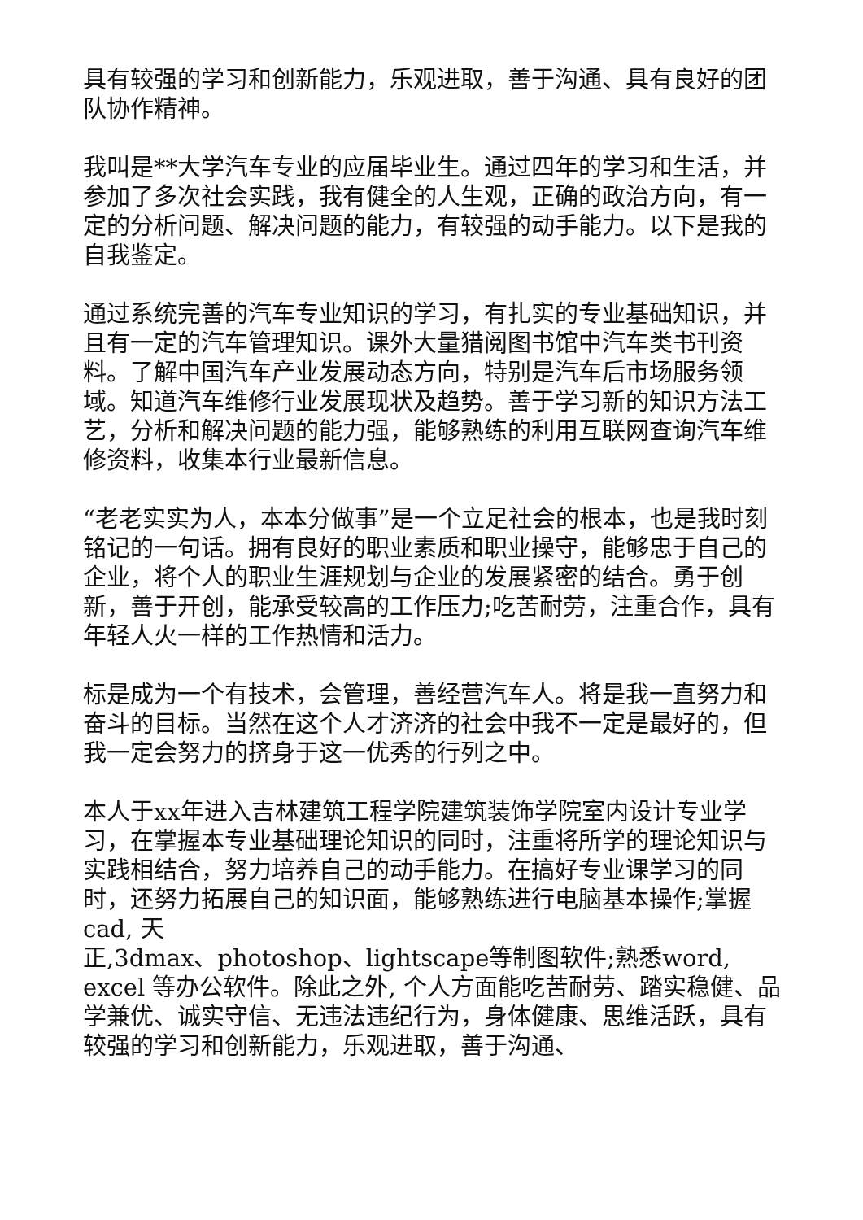具有较强的学习和创新能力，乐观进取，善于沟通、具有良好的团队协作精神。
我叫是**大学汽车专业的应届毕业生。通过四年的学习和生活，并参加了多次社会实践，我有健全的人生观，正确的政治方向，有一定的分析问题、解决问题的能力，有较强的动手能力。以下是我的自我鉴定。
通过系统完善的汽车专业知识的学习，有扎实的专业基础知识，并且有一定的汽车管理知识。课外大量猎阅图书馆中汽车类书刊资料。了解中国汽车产业发展动态方向，特别是汽车后市场服务领域。知道汽车维修行业发展现状及趋势。善于学习新的知识方法工艺，分析和解决问题的能力强，能够熟练的利用互联网查询汽车维修资料，收集本行业最新信息。
“老老实实为人，本本分做事”是一个立足社会的根本，也是我时刻铭记的一句话。拥有良好的职业素质和职业操守，能够忠于自己的企业，将个人的职业生涯规划与企业的发展紧密的结合。勇于创新，善于开创，能承受较高的工作压力;吃苦耐劳，注重合作，具有年轻人火一样的工作热情和活力。
标是成为一个有技术，会管理，善经营汽车人。将是我一直努力和奋斗的目标。当然在这个人才济济的社会中我不一定是最好的，但我一定会努力的挤身于这一优秀的行列之中。
本人于xx年进入吉林建筑工程学院建筑装饰学院室内设计专业学习，在掌握本专业基础理论知识的同时，注重将所学的理论知识与实践相结合，努力培养自己的动手能力。在搞好专业课学习的同时，还努力拓展自己的知识面，能够熟练进行电脑基本操作;掌握cad, 天
正,3dmax、photoshop、lightscape等制图软件;熟悉word, excel 等办公软件。除此之外, 个人方面能吃苦耐劳、踏实稳健、品学兼优、诚实守信、无违法违纪行为，身体健康、思维活跃，具有较强的学习和创新能力，乐观进取，善于沟通、